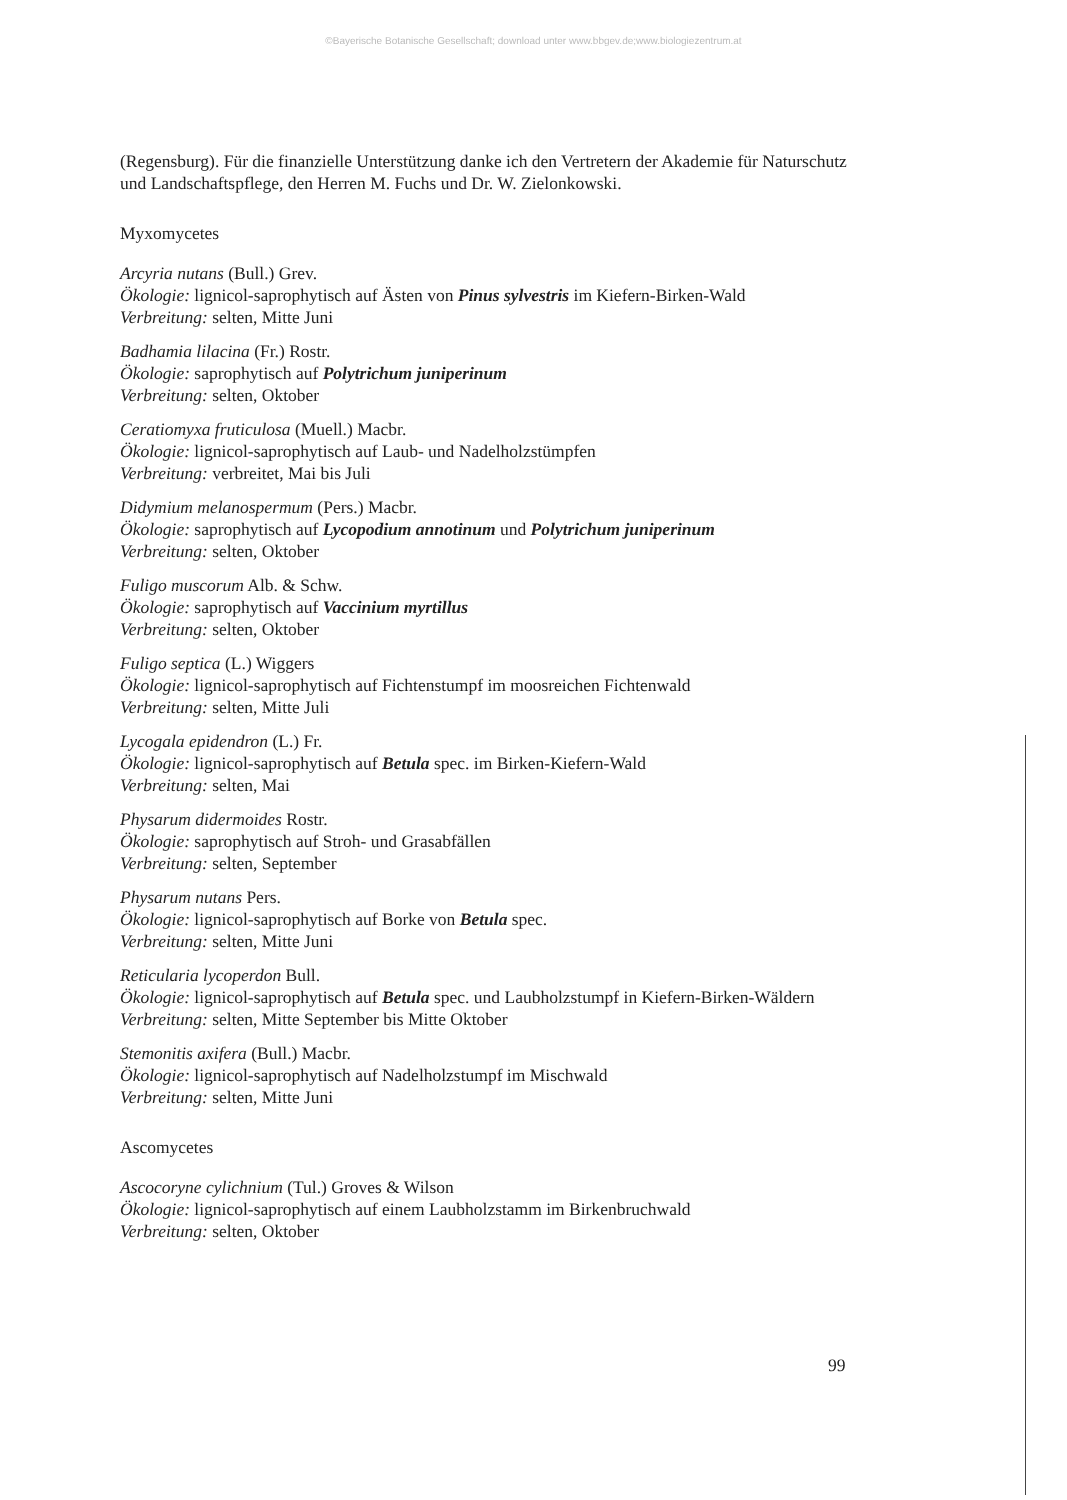©Bayerische Botanische Gesellschaft; download unter www.bbgev.de;www.biologiezentrum.at
(Regensburg). Für die finanzielle Unterstützung danke ich den Vertretern der Akademie für Naturschutz und Landschaftspflege, den Herren M. Fuchs und Dr. W. Zielonkowski.
Myxomycetes
Arcyria nutans (Bull.) Grev.
Ökologie: lignicol-saprophytisch auf Ästen von Pinus sylvestris im Kiefern-Birken-Wald
Verbreitung: selten, Mitte Juni
Badhamia lilacina (Fr.) Rostr.
Ökologie: saprophytisch auf Polytrichum juniperinum
Verbreitung: selten, Oktober
Ceratiomyxa fruticulosa (Muell.) Macbr.
Ökologie: lignicol-saprophytisch auf Laub- und Nadelholzstümpfen
Verbreitung: verbreitet, Mai bis Juli
Didymium melanospermum (Pers.) Macbr.
Ökologie: saprophytisch auf Lycopodium annotinum und Polytrichum juniperinum
Verbreitung: selten, Oktober
Fuligo muscorum Alb. & Schw.
Ökologie: saprophytisch auf Vaccinium myrtillus
Verbreitung: selten, Oktober
Fuligo septica (L.) Wiggers
Ökologie: lignicol-saprophytisch auf Fichtenstumpf im moosreichen Fichtenwald
Verbreitung: selten, Mitte Juli
Lycogala epidendron (L.) Fr.
Ökologie: lignicol-saprophytisch auf Betula spec. im Birken-Kiefern-Wald
Verbreitung: selten, Mai
Physarum didermoides Rostr.
Ökologie: saprophytisch auf Stroh- und Grasabfällen
Verbreitung: selten, September
Physarum nutans Pers.
Ökologie: lignicol-saprophytisch auf Borke von Betula spec.
Verbreitung: selten, Mitte Juni
Reticularia lycoperdon Bull.
Ökologie: lignicol-saprophytisch auf Betula spec. und Laubholzstumpf in Kiefern-Birken-Wäldern
Verbreitung: selten, Mitte September bis Mitte Oktober
Stemonitis axifera (Bull.) Macbr.
Ökologie: lignicol-saprophytisch auf Nadelholzstumpf im Mischwald
Verbreitung: selten, Mitte Juni
Ascomycetes
Ascocoryne cylichnium (Tul.) Groves & Wilson
Ökologie: lignicol-saprophytisch auf einem Laubholzstamm im Birkenbruchwald
Verbreitung: selten, Oktober
99